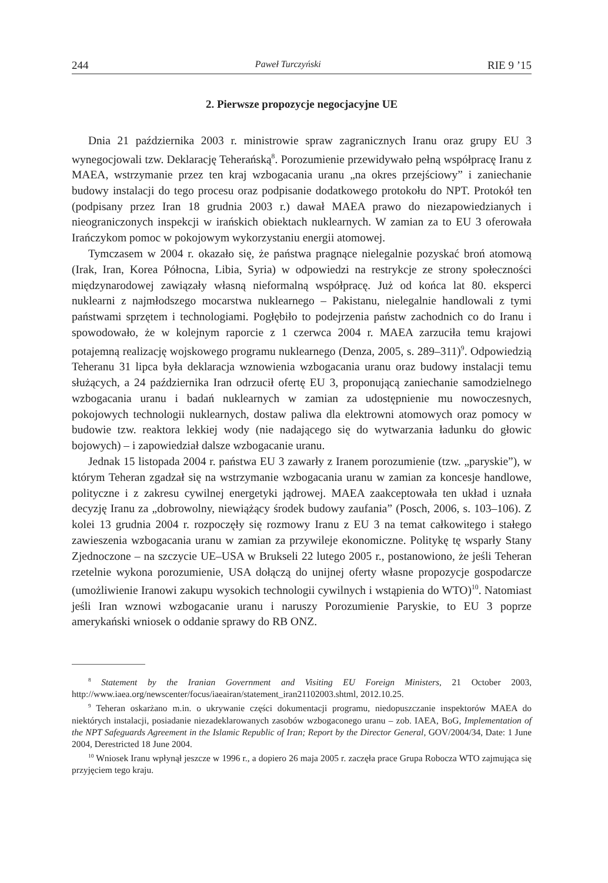244 Paweł Turczyński RIE 9 ’15
2. Pierwsze propozycje negocjacyjne UE
Dnia 21 października 2003 r. ministrowie spraw zagranicznych Iranu oraz grupy EU 3 wynegocjowali tzw. Deklarację Teherańską<sup>8</sup>. Porozumienie przewidywało pełną współpracę Iranu z MAEA, wstrzymanie przez ten kraj wzbogacania uranu „na okres przejściowy” i zaniechanie budowy instalacji do tego procesu oraz podpisanie dodatkowego protokołu do NPT. Protokół ten (podpisany przez Iran 18 grudnia 2003 r.) dawał MAEA prawo do niezapowiedzianych i nieograniczonych inspekcji w irańskich obiektach nuklearnych. W zamian za to EU 3 oferowała Irańczykom pomoc w pokojowym wykorzystaniu energii atomowej.
Tymczasem w 2004 r. okazało się, że państwa pragnące nielegalnie pozyskać broń atomową (Irak, Iran, Korea Północna, Libia, Syria) w odpowiedzi na restrykcje ze strony społeczności międzynarodowej zawiązały własną nieformalną współpracę. Już od końca lat 80. eksperci nuklearni z najmłodszego mocarstwa nuklearnego – Pakistanu, nielegalnie handlowali z tymi państwami sprzętem i technologiami. Pogłębiło to podejrzenia państw zachodnich co do Iranu i spowodowało, że w kolejnym raporcie z 1 czerwca 2004 r. MAEA zarzuciła temu krajowi potajemną realizację wojskowego programu nuklearnego (Denza, 2005, s. 289–311)<sup>9</sup>. Odpowiedzią Teheranu 31 lipca była deklaracja wznowienia wzbogacania uranu oraz budowy instalacji temu służących, a 24 października Iran odrzucił ofertę EU 3, proponującą zaniechanie samodzielnego wzbogacania uranu i badań nuklearnych w zamian za udostępnienie mu nowoczesnych, pokojowych technologii nuklearnych, dostaw paliwa dla elektrowni atomowych oraz pomocy w budowie tzw. reaktora lekkiej wody (nie nadającego się do wytwarzania ładunku do głowic bojowych) – i zapowiedział dalsze wzbogacanie uranu.
Jednak 15 listopada 2004 r. państwa EU 3 zawarły z Iranem porozumienie (tzw. „paryskie”), w którym Teheran zgadzał się na wstrzymanie wzbogacania uranu w zamian za koncesje handlowe, polityczne i z zakresu cywilnej energetyki jądrowej. MAEA zaakceptowała ten układ i uznała decyzję Iranu za „dobrowolny, niewiążący środek budowy zaufania” (Posch, 2006, s. 103–106). Z kolei 13 grudnia 2004 r. rozpoczęły się rozmowy Iranu z EU 3 na temat całkowitego i stałego zawieszenia wzbogacania uranu w zamian za przywileje ekonomiczne. Politykę tę wsparły Stany Zjednoczone – na szczycie UE–USA w Brukseli 22 lutego 2005 r., postanowiono, że jeśli Teheran rzetelnie wykona porozumienie, USA dołączą do unijnej oferty własne propozycje gospodarcze (umożliwienie Iranowi zakupu wysokich technologii cywilnych i wstąpienia do WTO)<sup>10</sup>. Natomiast jeśli Iran wznowi wzbogacanie uranu i naruszy Porozumienie Paryskie, to EU 3 poprze amerykański wniosek o oddanie sprawy do RB ONZ.
<sup>8</sup> Statement by the Iranian Government and Visiting EU Foreign Ministers, 21 October 2003, http://www.iaea.org/newscenter/focus/iaeairan/statement_iran21102003.shtml, 2012.10.25.
<sup>9</sup> Teheran oskarżano m.in. o ukrywanie części dokumentacji programu, niedopuszczanie inspektorów MAEA do niektórych instalacji, posiadanie niezadeklarowanych zasobów wzbogaconego uranu – zob. IAEA, BoG, Implementation of the NPT Safeguards Agreement in the Islamic Republic of Iran; Report by the Director General, GOV/2004/34, Date: 1 June 2004, Derestricted 18 June 2004.
<sup>10</sup> Wniosek Iranu wpłynął jeszcze w 1996 r., a dopiero 26 maja 2005 r. zaczęła prace Grupa Robocza WTO zajmująca się przyjęciem tego kraju.